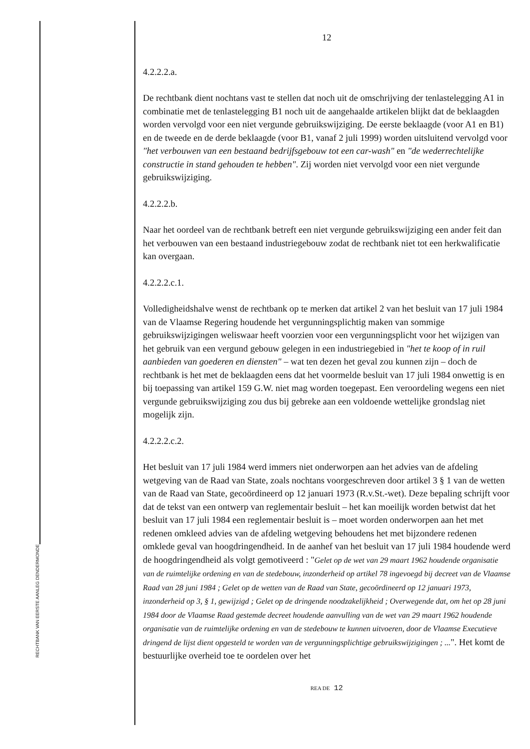RECHTBANK VAN EERSTE AANLEG DENDERMONDE
12
4.2.2.2.a.
De rechtbank dient nochtans vast te stellen dat noch uit de omschrijving der tenlastelegging A1 in combinatie met de tenlastelegging B1 noch uit de aangehaalde artikelen blijkt dat de beklaagden worden vervolgd voor een niet vergunde gebruikswijziging. De eerste beklaagde (voor A1 en B1) en de tweede en de derde beklaagde (voor B1, vanaf 2 juli 1999) worden uitsluitend vervolgd voor "het verbouwen van een bestaand bedrijfsgebouw tot een car-wash" en "de wederrechtelijke constructie in stand gehouden te hebben". Zij worden niet vervolgd voor een niet vergunde gebruikswijziging.
4.2.2.2.b.
Naar het oordeel van de rechtbank betreft een niet vergunde gebruikswijziging een ander feit dan het verbouwen van een bestaand industriegebouw zodat de rechtbank niet tot een herkwalificatie kan overgaan.
4.2.2.2.c.1.
Volledigheidshalve wenst de rechtbank op te merken dat artikel 2 van het besluit van 17 juli 1984 van de Vlaamse Regering houdende het vergunningsplichtig maken van sommige gebruikswijzigingen weliswaar heeft voorzien voor een vergunningsplicht voor het wijzigen van het gebruik van een vergund gebouw gelegen in een industriegebied in "het te koop of in ruil aanbieden van goederen en diensten" – wat ten dezen het geval zou kunnen zijn – doch de rechtbank is het met de beklaagden eens dat het voormelde besluit van 17 juli 1984 onwettig is en bij toepassing van artikel 159 G.W. niet mag worden toegepast. Een veroordeling wegens een niet vergunde gebruikswijziging zou dus bij gebreke aan een voldoende wettelijke grondslag niet mogelijk zijn.
4.2.2.2.c.2.
Het besluit van 17 juli 1984 werd immers niet onderworpen aan het advies van de afdeling wetgeving van de Raad van State, zoals nochtans voorgeschreven door artikel 3 § 1 van de wetten van de Raad van State, gecoördineerd op 12 januari 1973 (R.v.St.-wet). Deze bepaling schrijft voor dat de tekst van een ontwerp van reglementair besluit – het kan moeilijk worden betwist dat het besluit van 17 juli 1984 een reglementair besluit is – moet worden onderworpen aan het met redenen omkleed advies van de afdeling wetgeving behoudens het met bijzondere redenen omklede geval van hoogdringendheid. In de aanhef van het besluit van 17 juli 1984 houdende werd de hoogdringendheid als volgt gemotiveerd : "Gelet op de wet van 29 maart 1962 houdende organisatie van de ruimtelijke ordening en van de stedebouw, inzonderheid op artikel 78 ingevoegd bij decreet van de Vlaamse Raad van 28 juni 1984 ; Gelet op de wetten van de Raad van State, gecoördineerd op 12 januari 1973, inzonderheid op 3, § 1, gewijzigd ; Gelet op de dringende noodzakelijkheid ; Overwegende dat, om het op 28 juni 1984 door de Vlaamse Raad gestemde decreet houdende aanvulling van de wet van 29 maart 1962 houdende organisatie van de ruimtelijke ordening en van de stedebouw te kunnen uitvoeren, door de Vlaamse Executieve dringend de lijst dient opgesteld te worden van de vergunningsplichtige gebruikswijzigingen ; ...". Het komt de bestuurlijke overheid toe te oordelen over het
REA DE 12